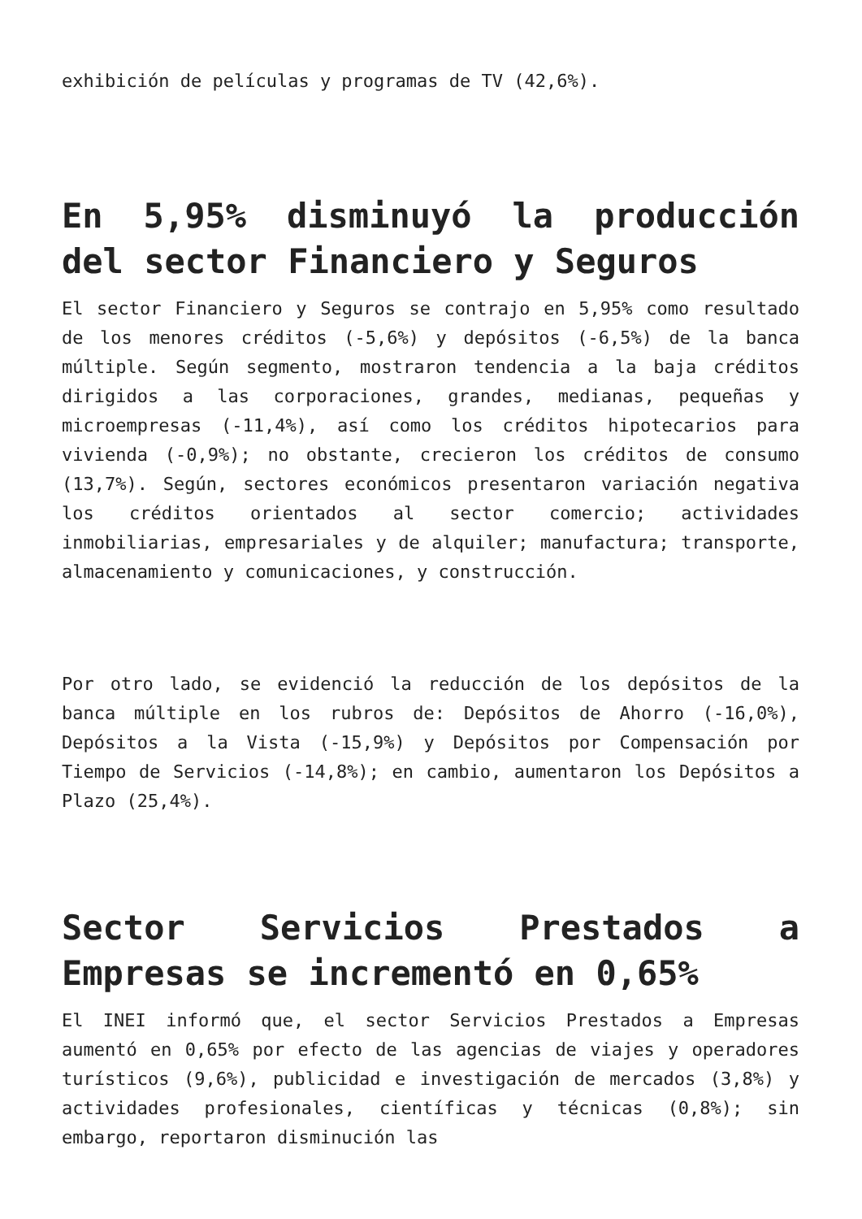exhibición de películas y programas de TV (42,6%).
En 5,95% disminuyó la producción del sector Financiero y Seguros
El sector Financiero y Seguros se contrajo en 5,95% como resultado de los menores créditos (-5,6%) y depósitos (-6,5%) de la banca múltiple. Según segmento, mostraron tendencia a la baja créditos dirigidos a las corporaciones, grandes, medianas, pequeñas y microempresas (-11,4%), así como los créditos hipotecarios para vivienda (-0,9%); no obstante, crecieron los créditos de consumo (13,7%). Según, sectores económicos presentaron variación negativa los créditos orientados al sector comercio; actividades inmobiliarias, empresariales y de alquiler; manufactura; transporte, almacenamiento y comunicaciones, y construcción.
Por otro lado, se evidenció la reducción de los depósitos de la banca múltiple en los rubros de: Depósitos de Ahorro (-16,0%), Depósitos a la Vista (-15,9%) y Depósitos por Compensación por Tiempo de Servicios (-14,8%); en cambio, aumentaron los Depósitos a Plazo (25,4%).
Sector Servicios Prestados a Empresas se incrementó en 0,65%
El INEI informó que, el sector Servicios Prestados a Empresas aumentó en 0,65% por efecto de las agencias de viajes y operadores turísticos (9,6%), publicidad e investigación de mercados (3,8%) y actividades profesionales, científicas y técnicas (0,8%); sin embargo, reportaron disminución las